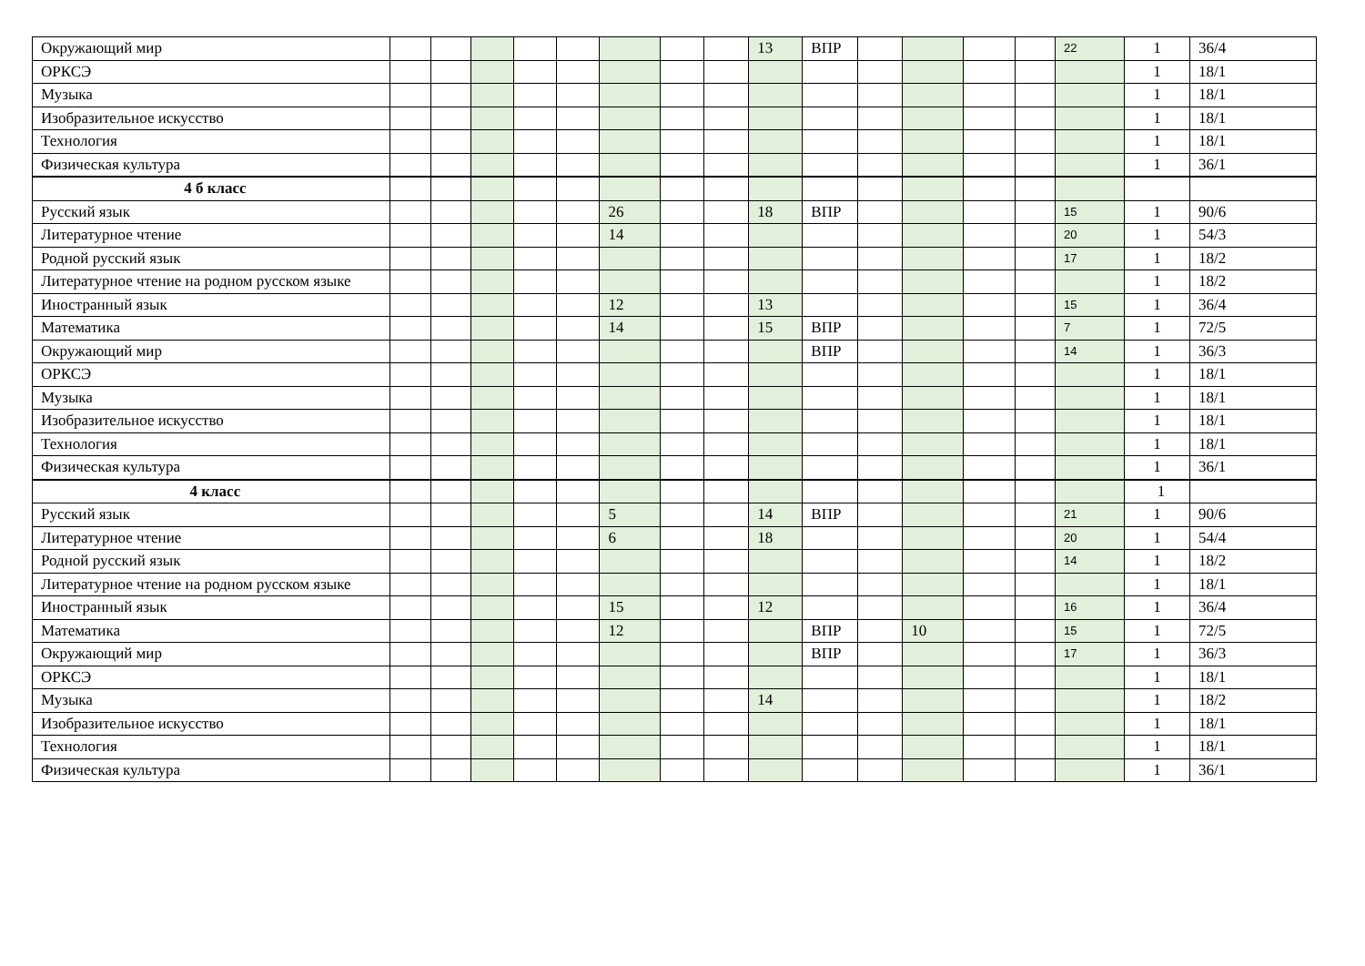| Окружающий мир | | | | | | | | | 13 | ВПР | | | | | 22 | 1 | 36/4 |
| ОРКСЭ | | | | | | | | | | | | | | | | 1 | 18/1 |
| Музыка | | | | | | | | | | | | | | | | 1 | 18/1 |
| Изобразительное искусство | | | | | | | | | | | | | | | | 1 | 18/1 |
| Технология | | | | | | | | | | | | | | | | 1 | 18/1 |
| Физическая культура | | | | | | | | | | | | | | | | 1 | 36/1 |
| 4 б класс | | | | | | | | | | | | | | | | | |
| Русский язык | | | | | | 26 | | | 18 | ВПР | | | | | 15 | 1 | 90/6 |
| Литературное чтение | | | | | | 14 | | | | | | | | | 20 | 1 | 54/3 |
| Родной русский язык | | | | | | | | | | | | | | | 17 | 1 | 18/2 |
| Литературное чтение на родном русском языке | | | | | | | | | | | | | | | | 1 | 18/2 |
| Иностранный язык | | | | | | 12 | | | 13 | | | | | | 15 | 1 | 36/4 |
| Математика | | | | | | 14 | | | 15 | ВПР | | | | | 7 | 1 | 72/5 |
| Окружающий мир | | | | | | | | | | ВПР | | | | | 14 | 1 | 36/3 |
| ОРКСЭ | | | | | | | | | | | | | | | | 1 | 18/1 |
| Музыка | | | | | | | | | | | | | | | | 1 | 18/1 |
| Изобразительное искусство | | | | | | | | | | | | | | | | 1 | 18/1 |
| Технология | | | | | | | | | | | | | | | | 1 | 18/1 |
| Физическая культура | | | | | | | | | | | | | | | | 1 | 36/1 |
| 4 класс | | | | | | | | | | | | | | | | 1 | |
| Русский язык | | | | | | 5 | | | 14 | ВПР | | | | | 21 | 1 | 90/6 |
| Литературное чтение | | | | | | 6 | | | 18 | | | | | | 20 | 1 | 54/4 |
| Родной русский язык | | | | | | | | | | | | | | | 14 | 1 | 18/2 |
| Литературное чтение на родном русском языке | | | | | | | | | | | | | | | | 1 | 18/1 |
| Иностранный язык | | | | | | 15 | | | 12 | | | | | | 16 | 1 | 36/4 |
| Математика | | | | | | 12 | | | | ВПР | | 10 | | | 15 | 1 | 72/5 |
| Окружающий мир | | | | | | | | | | ВПР | | | | | 17 | 1 | 36/3 |
| ОРКСЭ | | | | | | | | | | | | | | | | 1 | 18/1 |
| Музыка | | | | | | | | | 14 | | | | | | | 1 | 18/2 |
| Изобразительное искусство | | | | | | | | | | | | | | | | 1 | 18/1 |
| Технология | | | | | | | | | | | | | | | | 1 | 18/1 |
| Физическая культура | | | | | | | | | | | | | | | | 1 | 36/1 |